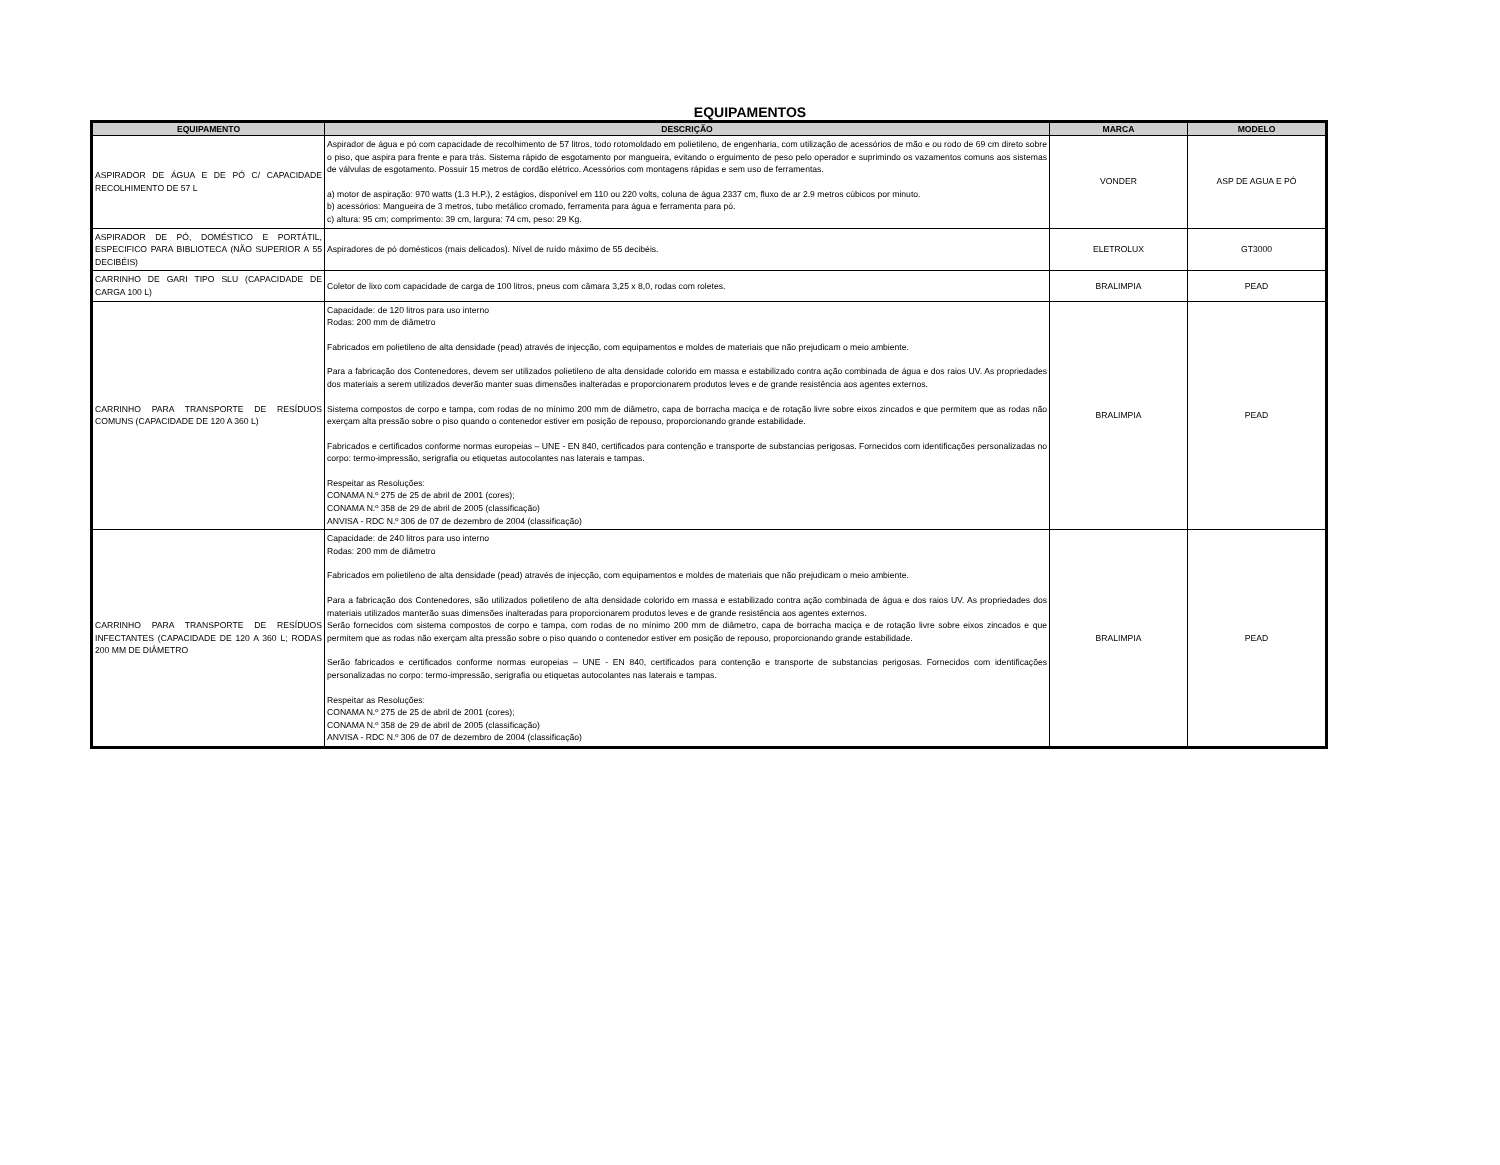EQUIPAMENTOS
| EQUIPAMENTO | DESCRIÇÃO | MARCA | MODELO |
| --- | --- | --- | --- |
| ASPIRADOR DE ÁGUA E DE PÓ C/ CAPACIDADE RECOLHIMENTO DE 57 L | Aspirador de água e pó com capacidade de recolhimento de 57 litros, todo rotomoldado em polietileno, de engenharia, com utilização de acessórios de mão e ou rodo de 69 cm direto sobre o piso, que aspira para frente e para trás. Sistema rápido de esgotamento por mangueira, evitando o erguimento de peso pelo operador e suprimindo os vazamentos comuns aos sistemas de válvulas de esgotamento. Possuir 15 metros de cordão elétrico. Acessórios com montagens rápidas e sem uso de ferramentas. a) motor de aspiração: 970 watts (1.3 H.P.), 2 estágios, disponível em 110 ou 220 volts, coluna de água 2337 cm, fluxo de ar 2.9 metros cúbicos por minuto. b) acessórios: Mangueira de 3 metros, tubo metálico cromado, ferramenta para água e ferramenta para pó. c) altura: 95 cm; comprimento: 39 cm, largura: 74 cm, peso: 29 Kg. | VONDER | ASP DE AGUA E PÓ |
| ASPIRADOR DE PÓ, DOMÉSTICO E PORTÁTIL, ESPECIFICO PARA BIBLIOTECA (NÃO SUPERIOR A 55 DECIBÉIS) | Aspiradores de pó domésticos (mais delicados). Nível de ruído máximo de 55 decibéis. | ELETROLUX | GT3000 |
| CARRINHO DE GARI TIPO SLU (CAPACIDADE DE CARGA 100 L) | Coletor de lixo com capacidade de carga de 100 litros, pneus com câmara 3,25 x 8,0, rodas com roletes. | BRALIMPIA | PEAD |
| CARRINHO PARA TRANSPORTE DE RESÍDUOS COMUNS (CAPACIDADE DE 120 A 360 L) | Capacidade: de 120 litros para uso interno Rodas: 200 mm de diâmetro Fabricados em polietileno de alta densidade (pead) através de injecção, com equipamentos e moldes de materiais que não prejudicam o meio ambiente. Para a fabricação dos Contenedores, devem ser utilizados polietileno de alta densidade colorido em massa e estabilizado contra ação combinada de água e dos raios UV. As propriedades dos materiais a serem utilizados deverão manter suas dimensões inalteradas e proporcionarem produtos leves e de grande resistência aos agentes externos. Sistema compostos de corpo e tampa, com rodas de no mínimo 200 mm de diâmetro, capa de borracha maciça e de rotação livre sobre eixos zincados e que permitem que as rodas não exerçam alta pressão sobre o piso quando o contenedor estiver em posição de repouso, proporcionando grande estabilidade. Fabricados e certificados conforme normas europeias – UNE - EN 840, certificados para contenção e transporte de substancias perigosas. Fornecidos com identificações personalizadas no corpo: termo-impressão, serigrafia ou etiquetas autocolantes nas laterais e tampas. Respeitar as Resoluções: CONAMA N.º 275 de 25 de abril de 2001 (cores); CONAMA N.º 358 de 29 de abril de 2005 (classificação) ANVISA - RDC N.º 306 de 07 de dezembro de 2004 (classificação) | BRALIMPIA | PEAD |
| CARRINHO PARA TRANSPORTE DE RESÍDUOS INFECTANTES (CAPACIDADE DE 120 A 360 L; RODAS 200 MM DE DIÂMETRO | Capacidade: de 240 litros para uso interno Rodas: 200 mm de diâmetro Fabricados em polietileno de alta densidade (pead) através de injecção, com equipamentos e moldes de materiais que não prejudicam o meio ambiente. Para a fabricação dos Contenedores, são utilizados polietileno de alta densidade colorido em massa e estabilizado contra ação combinada de água e dos raios UV. As propriedades dos materiais utilizados manterão suas dimensões inalteradas para proporcionarem produtos leves e de grande resistência aos agentes externos. Serão fornecidos com sistema compostos de corpo e tampa, com rodas de no mínimo 200 mm de diâmetro, capa de borracha maciça e de rotação livre sobre eixos zincados e que permitem que as rodas não exerçam alta pressão sobre o piso quando o contenedor estiver em posição de repouso, proporcionando grande estabilidade. Serão fabricados e certificados conforme normas europeias – UNE - EN 840, certificados para contenção e transporte de substancias perigosas. Fornecidos com identificações personalizadas no corpo: termo-impressão, serigrafia ou etiquetas autocolantes nas laterais e tampas. Respeitar as Resoluções: CONAMA N.º 275 de 25 de abril de 2001 (cores); CONAMA N.º 358 de 29 de abril de 2005 (classificação) ANVISA - RDC N.º 306 de 07 de dezembro de 2004 (classificação) | BRALIMPIA | PEAD |